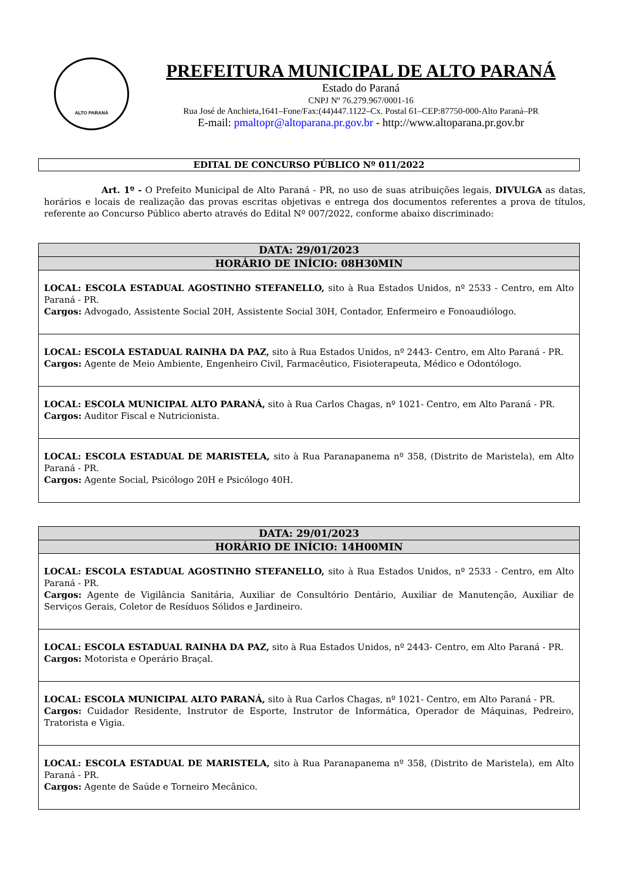ALTO PARANÁ
PREFEITURA MUNICIPAL DE ALTO PARANÁ
Estado do Paraná
CNPJ Nº 76.279.967/0001-16
Rua José de Anchieta,1641–Fone/Fax:(44)447.1122–Cx. Postal 61–CEP:87750-000-Alto Paraná–PR
E-mail: pmaltopr@altoparana.pr.gov.br - http://www.altoparana.pr.gov.br
EDITAL DE CONCURSO PÚBLICO Nº 011/2022
Art. 1º - O Prefeito Municipal de Alto Paraná - PR, no uso de suas atribuições legais, DIVULGA as datas, horários e locais de realização das provas escritas objetivas e entrega dos documentos referentes a prova de títulos, referente ao Concurso Público aberto através do Edital Nº 007/2022, conforme abaixo discriminado:
| DATA: 29/01/2023 |
| --- |
| HORÁRIO DE INÍCIO: 08H30MIN |
| LOCAL: ESCOLA ESTADUAL AGOSTINHO STEFANELLO, sito à Rua Estados Unidos, nº 2533 - Centro, em Alto Paraná - PR. Cargos: Advogado, Assistente Social 20H, Assistente Social 30H, Contador, Enfermeiro e Fonoaudiólogo. |
| LOCAL: ESCOLA ESTADUAL RAINHA DA PAZ, sito à Rua Estados Unidos, nº 2443- Centro, em Alto Paraná - PR. Cargos: Agente de Meio Ambiente, Engenheiro Civil, Farmacêutico, Fisioterapeuta, Médico e Odontólogo. |
| LOCAL: ESCOLA MUNICIPAL ALTO PARANÁ, sito à Rua Carlos Chagas, nº 1021- Centro, em Alto Paraná - PR. Cargos: Auditor Fiscal e Nutricionista. |
| LOCAL: ESCOLA ESTADUAL DE MARISTELA, sito à Rua Paranapanema nº 358, (Distrito de Maristela), em Alto Paraná - PR. Cargos: Agente Social, Psicólogo 20H e Psicólogo 40H. |
| DATA: 29/01/2023 |
| --- |
| HORÁRIO DE INÍCIO: 14H00MIN |
| LOCAL: ESCOLA ESTADUAL AGOSTINHO STEFANELLO, sito à Rua Estados Unidos, nº 2533 - Centro, em Alto Paraná - PR. Cargos: Agente de Vigilância Sanitária, Auxiliar de Consultório Dentário, Auxiliar de Manutenção, Auxiliar de Serviços Gerais, Coletor de Resíduos Sólidos e Jardineiro. |
| LOCAL: ESCOLA ESTADUAL RAINHA DA PAZ, sito à Rua Estados Unidos, nº 2443- Centro, em Alto Paraná - PR. Cargos: Motorista e Operário Braçal. |
| LOCAL: ESCOLA MUNICIPAL ALTO PARANÁ, sito à Rua Carlos Chagas, nº 1021- Centro, em Alto Paraná - PR. Cargos: Cuidador Residente, Instrutor de Esporte, Instrutor de Informática, Operador de Máquinas, Pedreiro, Tratorista e Vigia. |
| LOCAL: ESCOLA ESTADUAL DE MARISTELA, sito à Rua Paranapanema nº 358, (Distrito de Maristela), em Alto Paraná - PR. Cargos: Agente de Saúde e Torneiro Mecânico. |